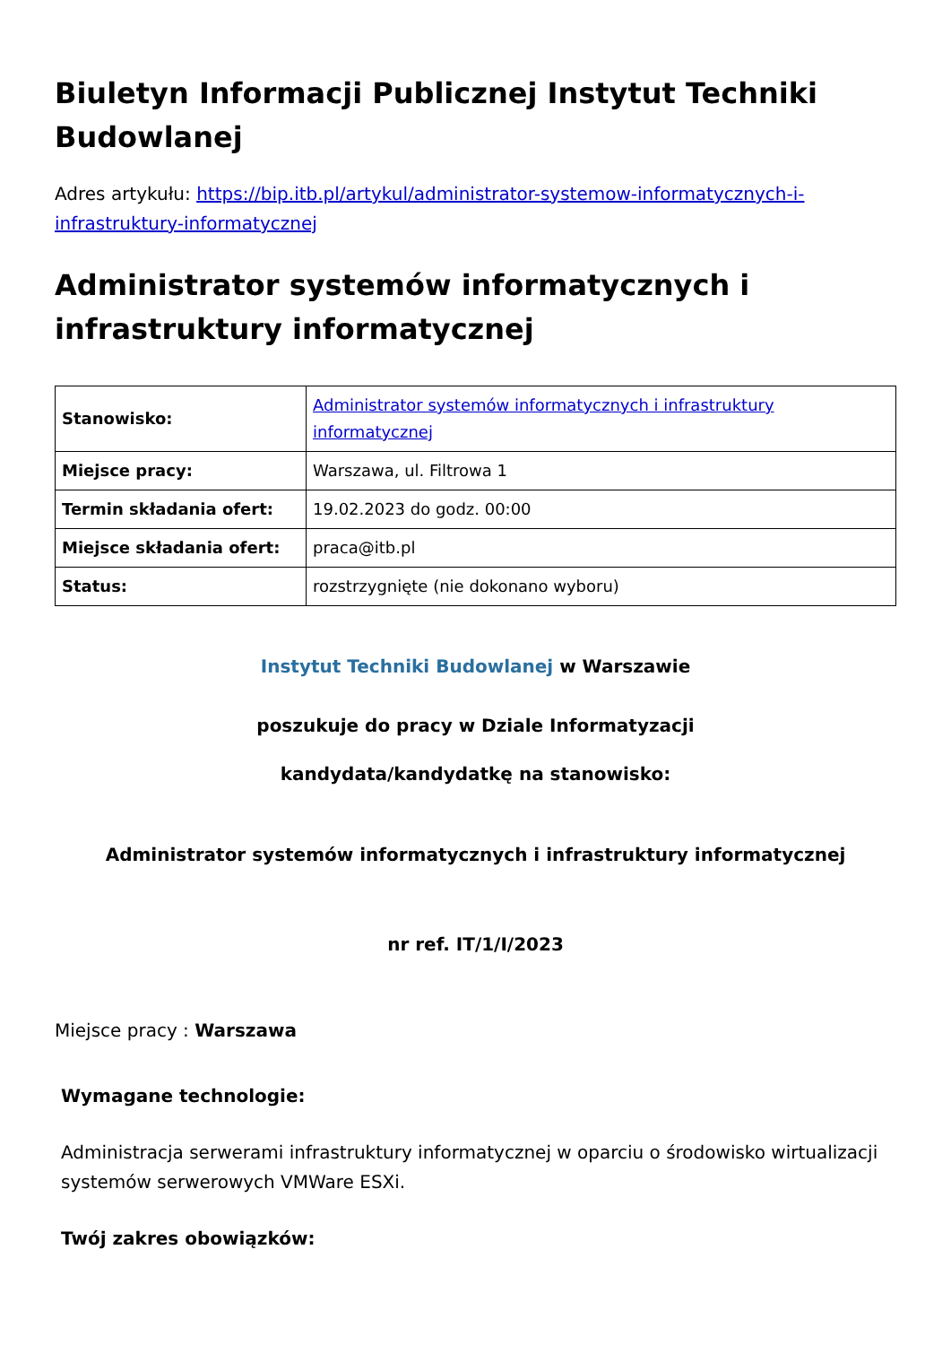Biuletyn Informacji Publicznej Instytut Techniki Budowlanej
Adres artykułu: https://bip.itb.pl/artykul/administrator-systemow-informatycznych-i-infrastruktury-informatycznej
Administrator systemów informatycznych i infrastruktury informatycznej
| Stanowisko: | Administrator systemów informatycznych i infrastruktury informatycznej |
| Miejsce pracy: | Warszawa, ul. Filtrowa 1 |
| Termin składania ofert: | 19.02.2023 do godz. 00:00 |
| Miejsce składania ofert: | praca@itb.pl |
| Status: | rozstrzygnięte (nie dokonano wyboru) |
Instytut Techniki Budowlanej w Warszawie
poszukuje do pracy w Dziale Informatyzacji
kandydata/kandydatkę na stanowisko:
Administrator systemów informatycznych i infrastruktury informatycznej
nr ref. IT/1/I/2023
Miejsce pracy : Warszawa
Wymagane technologie:
Administracja serwerami infrastruktury informatycznej w oparciu o środowisko wirtualizacji systemów serwerowych VMWare ESXi.
Twój zakres obowiązków: